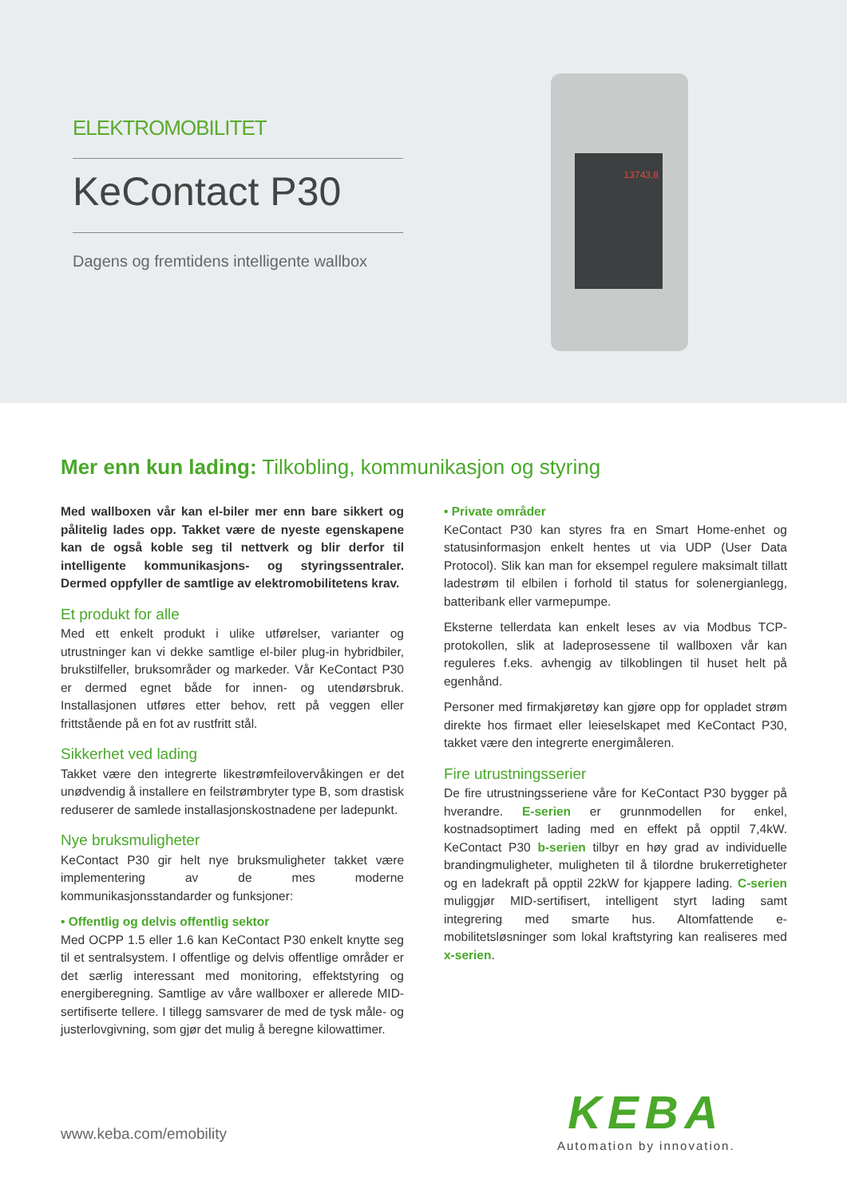ELEKTROMOBILITET
KeContact P30
Dagens og fremtidens intelligente wallbox
13743,8
Mer enn kun lading: Tilkobling, kommunikasjon og styring
Med wallboxen vår kan el-biler mer enn bare sikkert og pålitelig lades opp. Takket være de nyeste egenskapene kan de også koble seg til nettverk og blir derfor til intelligente kommunikasjons- og styringssentraler. Dermed oppfyller de samtlige av elektromobilitetens krav.
Et produkt for alle
Med ett enkelt produkt i ulike utførelser, varianter og utrustninger kan vi dekke samtlige el-biler plug-in hybridbiler, brukstilfeller, bruksområder og markeder. Vår KeContact P30 er dermed egnet både for innen- og utendørsbruk. Installasjonen utføres etter behov, rett på veggen eller frittstående på en fot av rustfritt stål.
Sikkerhet ved lading
Takket være den integrerte likestrømfeilovervåkingen er det unødvendig å installere en feilstrømbryter type B, som drastisk reduserer de samlede installasjonskostnadene per ladepunkt.
Nye bruksmuligheter
KeContact P30 gir helt nye bruksmuligheter takket være implementering av de mes moderne kommunikasjonsstandarder og funksjoner:
• Offentlig og delvis offentlig sektor
Med OCPP 1.5 eller 1.6 kan KeContact P30 enkelt knytte seg til et sentralsystem. I offentlige og delvis offentlige områder er det særlig interessant med monitoring, effektstyring og energiberegning. Samtlige av våre wallboxer er allerede MID-sertifiserte tellere. I tillegg samsvarer de med de tysk måle- og justerlovgivning, som gjør det mulig å beregne kilowattimer.
• Private områder
KeContact P30 kan styres fra en Smart Home-enhet og statusinformasjon enkelt hentes ut via UDP (User Data Protocol). Slik kan man for eksempel regulere maksimalt tillatt ladestrøm til elbilen i forhold til status for solenergianlegg, batteribank eller varmepumpe.
Eksterne tellerdata kan enkelt leses av via Modbus TCP-protokollen, slik at ladeprosessene til wallboxen vår kan reguleres f.eks. avhengig av tilkoblingen til huset helt på egenhånd.
Personer med firmakjøretøy kan gjøre opp for oppladet strøm direkte hos firmaet eller leieselskapet med KeContact P30, takket være den integrerte energimåleren.
Fire utrustningsserier
De fire utrustningsseriene våre for KeContact P30 bygger på hverandre. E-serien er grunnmodellen for enkel, kostnadsoptimert lading med en effekt på opptil 7,4kW. KeContact P30 b-serien tilbyr en høy grad av individuelle brandingmuligheter, muligheten til å tilordne brukerretigheter og en ladekraft på opptil 22kW for kjappere lading. C-serien muliggjør MID-sertifisert, intelligent styrt lading samt integrering med smarte hus. Altomfattende e-mobilitetsløsninger som lokal kraftstyring kan realiseres med x-serien.
www.keba.com/emobility
KEBA
Automation by innovation.